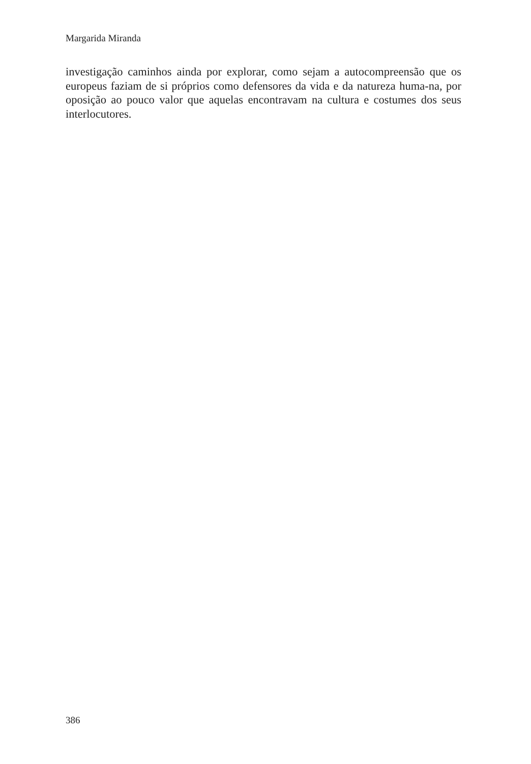Margarida Miranda
investigação caminhos ainda por explorar, como sejam a autocompreensão que os europeus faziam de si próprios como defensores da vida e da natureza huma-na, por oposição ao pouco valor que aquelas encontravam na cultura e costumes dos seus interlocutores.
386